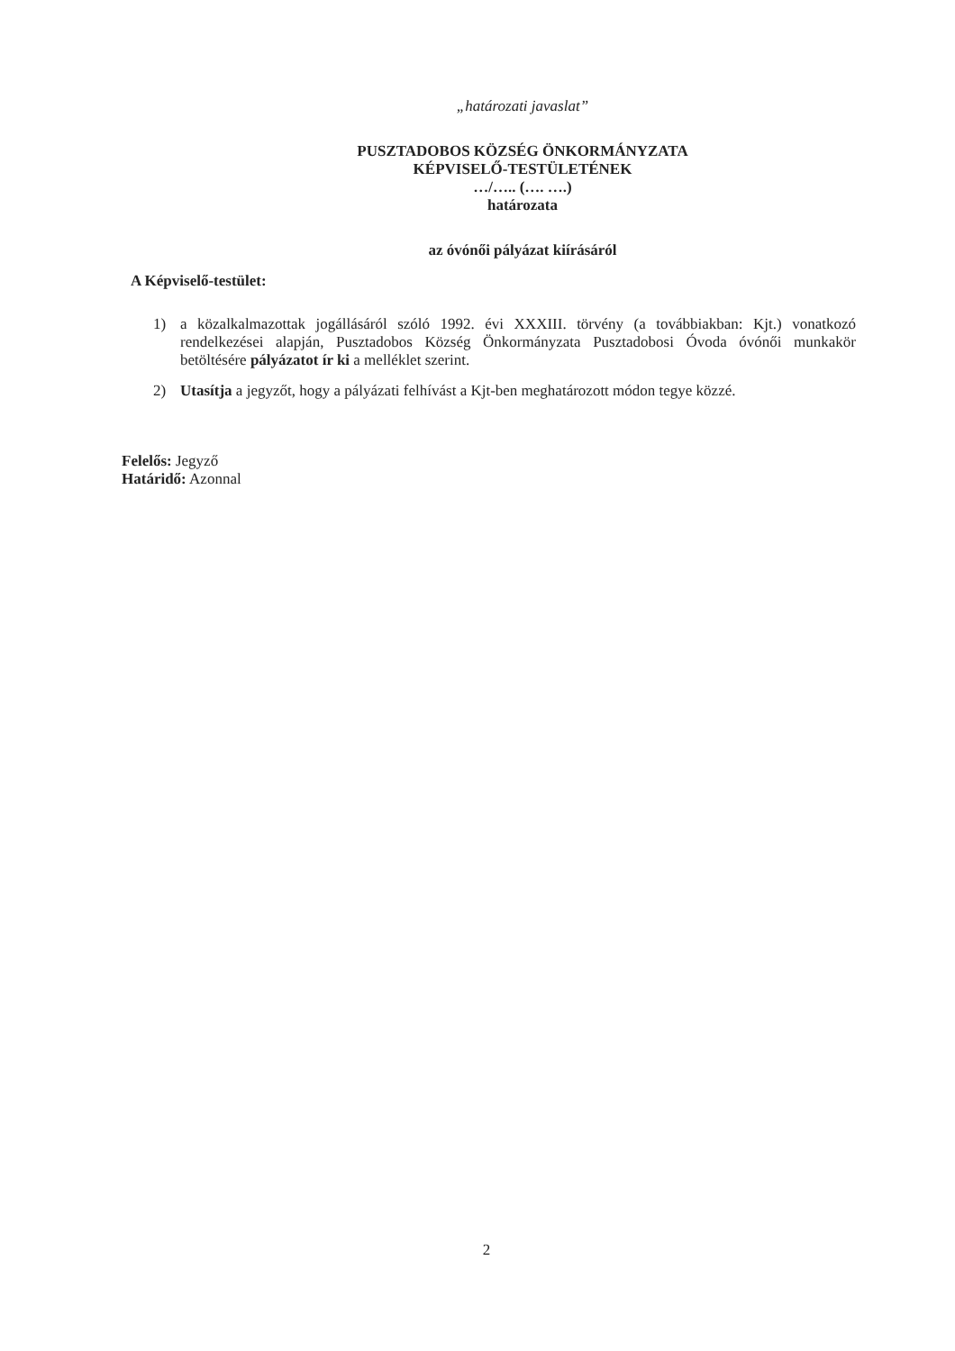„határozati javaslat”
PUSZTADOBOS KÖZSÉG ÖNKORMÁNYZATA
KÉPVISELŐ-TESTÜLETÉNEK
…/….. (…. ….)
határozata
az óvónői pályázat kiírásáról
A Képviselő-testület:
1) a közalkalmazottak jogállásáról szóló 1992. évi XXXIII. törvény (a továbbiakban: Kjt.) vonatkozó rendelkezései alapján, Pusztadobos Község Önkormányzata Pusztadobosi Óvoda óvónői munkakör betöltésére pályázatot ír ki a melléklet szerint.
2) Utasítja a jegyzőt, hogy a pályázati felhívást a Kjt-ben meghatározott módon tegye közzé.
Felelős: Jegyző
Határidő: Azonnal
2